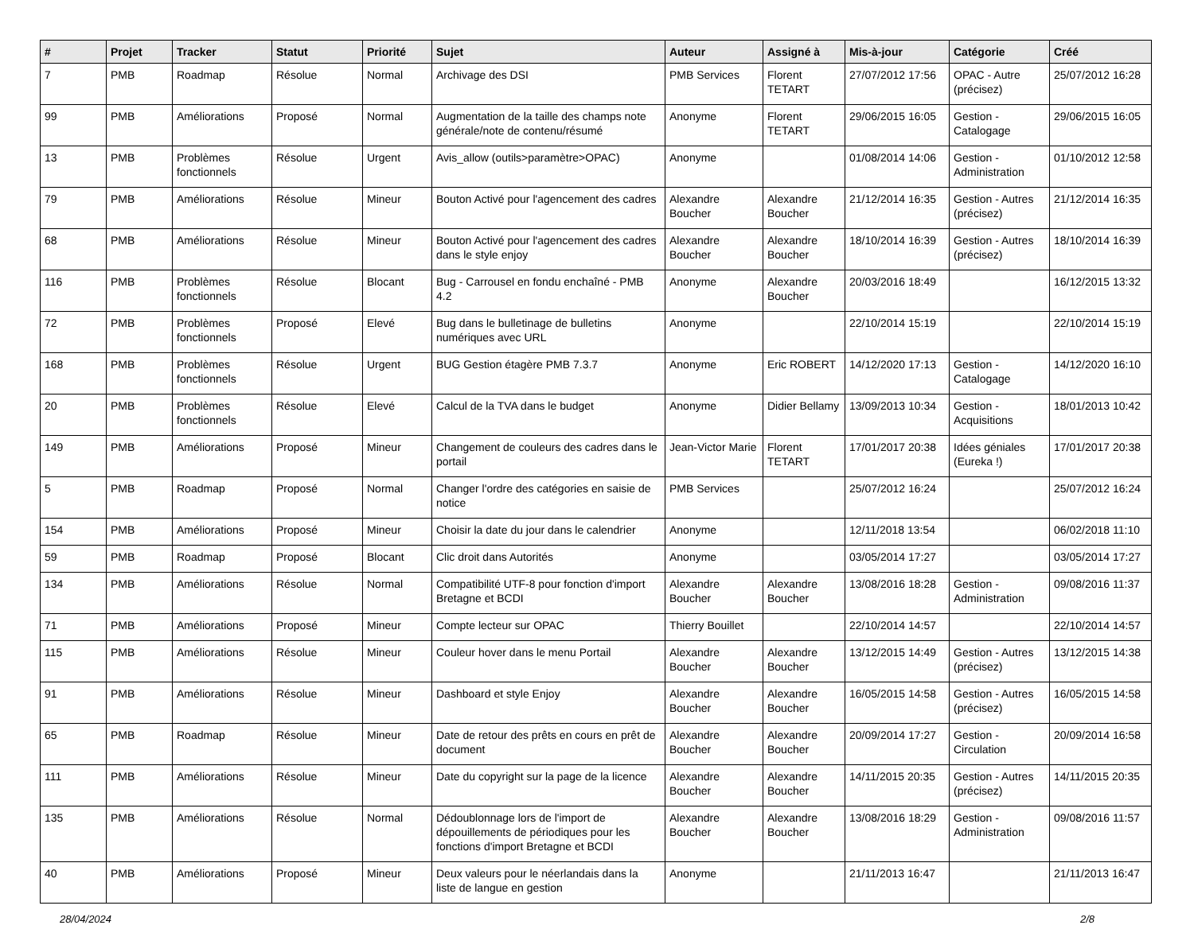| # | Projet | Tracker | Statut | Priorité | Sujet | Auteur | Assigné à | Mis-à-jour | Catégorie | Créé |
| --- | --- | --- | --- | --- | --- | --- | --- | --- | --- | --- |
| 7 | PMB | Roadmap | Résolue | Normal | Archivage des DSI | PMB Services | Florent TETART | 27/07/2012 17:56 | OPAC - Autre (précisez) | 25/07/2012 16:28 |
| 99 | PMB | Améliorations | Proposé | Normal | Augmentation de la taille des champs note générale/note de contenu/résumé | Anonyme | Florent TETART | 29/06/2015 16:05 | Gestion - Catalogage | 29/06/2015 16:05 |
| 13 | PMB | Problèmes fonctionnels | Résolue | Urgent | Avis_allow (outils>paramètre>OPAC) | Anonyme | | 01/08/2014 14:06 | Gestion - Administration | 01/10/2012 12:58 |
| 79 | PMB | Améliorations | Résolue | Mineur | Bouton Activé pour l'agencement des cadres | Alexandre Boucher | Alexandre Boucher | 21/12/2014 16:35 | Gestion - Autres (précisez) | 21/12/2014 16:35 |
| 68 | PMB | Améliorations | Résolue | Mineur | Bouton Activé pour l'agencement des cadres dans le style enjoy | Alexandre Boucher | Alexandre Boucher | 18/10/2014 16:39 | Gestion - Autres (précisez) | 18/10/2014 16:39 |
| 116 | PMB | Problèmes fonctionnels | Résolue | Blocant | Bug - Carrousel en fondu enchaîné - PMB 4.2 | Anonyme | Alexandre Boucher | 20/03/2016 18:49 | | 16/12/2015 13:32 |
| 72 | PMB | Problèmes fonctionnels | Proposé | Elevé | Bug dans le bulletinage de bulletins numériques avec URL | Anonyme | | 22/10/2014 15:19 | | 22/10/2014 15:19 |
| 168 | PMB | Problèmes fonctionnels | Résolue | Urgent | BUG Gestion étagère PMB 7.3.7 | Anonyme | Eric ROBERT | 14/12/2020 17:13 | Gestion - Catalogage | 14/12/2020 16:10 |
| 20 | PMB | Problèmes fonctionnels | Résolue | Elevé | Calcul de la TVA dans le budget | Anonyme | Didier Bellamy | 13/09/2013 10:34 | Gestion - Acquisitions | 18/01/2013 10:42 |
| 149 | PMB | Améliorations | Proposé | Mineur | Changement de couleurs des cadres dans le portail | Jean-Victor Marie | Florent TETART | 17/01/2017 20:38 | Idées géniales (Eureka !) | 17/01/2017 20:38 |
| 5 | PMB | Roadmap | Proposé | Normal | Changer l'ordre des catégories en saisie de notice | PMB Services | | 25/07/2012 16:24 | | 25/07/2012 16:24 |
| 154 | PMB | Améliorations | Proposé | Mineur | Choisir la date du jour dans le calendrier | Anonyme | | 12/11/2018 13:54 | | 06/02/2018 11:10 |
| 59 | PMB | Roadmap | Proposé | Blocant | Clic droit dans Autorités | Anonyme | | 03/05/2014 17:27 | | 03/05/2014 17:27 |
| 134 | PMB | Améliorations | Résolue | Normal | Compatibilité UTF-8 pour fonction d'import Bretagne et BCDI | Alexandre Boucher | Alexandre Boucher | 13/08/2016 18:28 | Gestion - Administration | 09/08/2016 11:37 |
| 71 | PMB | Améliorations | Proposé | Mineur | Compte lecteur sur OPAC | Thierry Bouillet | | 22/10/2014 14:57 | | 22/10/2014 14:57 |
| 115 | PMB | Améliorations | Résolue | Mineur | Couleur hover dans le menu Portail | Alexandre Boucher | Alexandre Boucher | 13/12/2015 14:49 | Gestion - Autres (précisez) | 13/12/2015 14:38 |
| 91 | PMB | Améliorations | Résolue | Mineur | Dashboard et style Enjoy | Alexandre Boucher | Alexandre Boucher | 16/05/2015 14:58 | Gestion - Autres (précisez) | 16/05/2015 14:58 |
| 65 | PMB | Roadmap | Résolue | Mineur | Date de retour des prêts en cours en prêt de document | Alexandre Boucher | Alexandre Boucher | 20/09/2014 17:27 | Gestion - Circulation | 20/09/2014 16:58 |
| 111 | PMB | Améliorations | Résolue | Mineur | Date du copyright sur la page de la licence | Alexandre Boucher | Alexandre Boucher | 14/11/2015 20:35 | Gestion - Autres (précisez) | 14/11/2015 20:35 |
| 135 | PMB | Améliorations | Résolue | Normal | Dédoublonnage lors de l'import de dépouillements de périodiques pour les fonctions d'import Bretagne et BCDI | Alexandre Boucher | Alexandre Boucher | 13/08/2016 18:29 | Gestion - Administration | 09/08/2016 11:57 |
| 40 | PMB | Améliorations | Proposé | Mineur | Deux valeurs pour le néerlandais dans la liste de langue en gestion | Anonyme | | 21/11/2013 16:47 | | 21/11/2013 16:47 |
28/04/2024 2/8